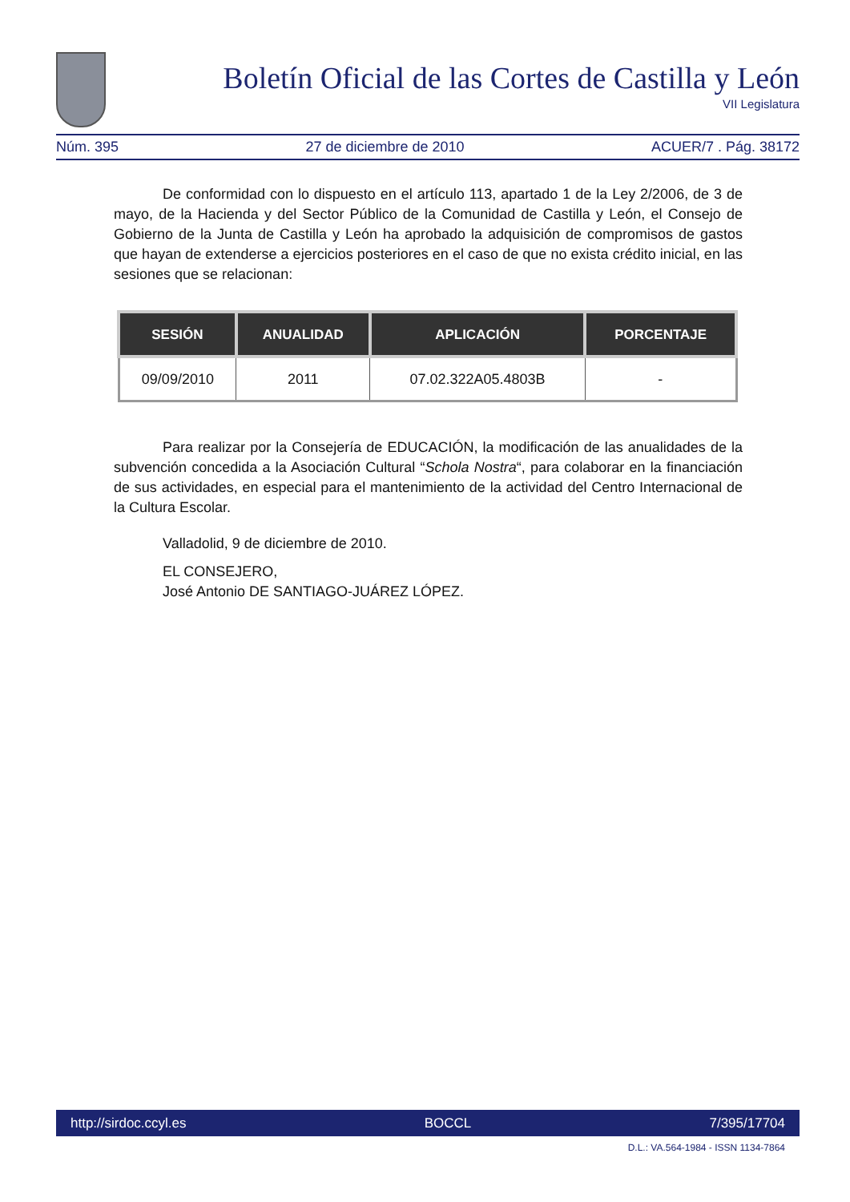Boletín Oficial de las Cortes de Castilla y León
VII Legislatura
Núm. 395 27 de diciembre de 2010 ACUER/7 . Pág. 38172
De conformidad con lo dispuesto en el artículo 113, apartado 1 de la Ley 2/2006, de 3 de mayo, de la Hacienda y del Sector Público de la Comunidad de Castilla y León, el Consejo de Gobierno de la Junta de Castilla y León ha aprobado la adquisición de compromisos de gastos que hayan de extenderse a ejercicios posteriores en el caso de que no exista crédito inicial, en las sesiones que se relacionan:
| SESIÓN | ANUALIDAD | APLICACIÓN | PORCENTAJE |
| --- | --- | --- | --- |
| 09/09/2010 | 2011 | 07.02.322A05.4803B | - |
Para realizar por la Consejería de EDUCACIÓN, la modificación de las anualidades de la subvención concedida a la Asociación Cultural “Schola Nostra“, para colaborar en la financiación de sus actividades, en especial para el mantenimiento de la actividad del Centro Internacional de la Cultura Escolar.
Valladolid, 9 de diciembre de 2010.
EL CONSEJERO,
José Antonio DE SANTIAGO-JUÁREZ LÓPEZ.
http://sirdoc.ccyl.es BOCCL 7/395/17704
D.L.: VA.564-1984 - ISSN 1134-7864